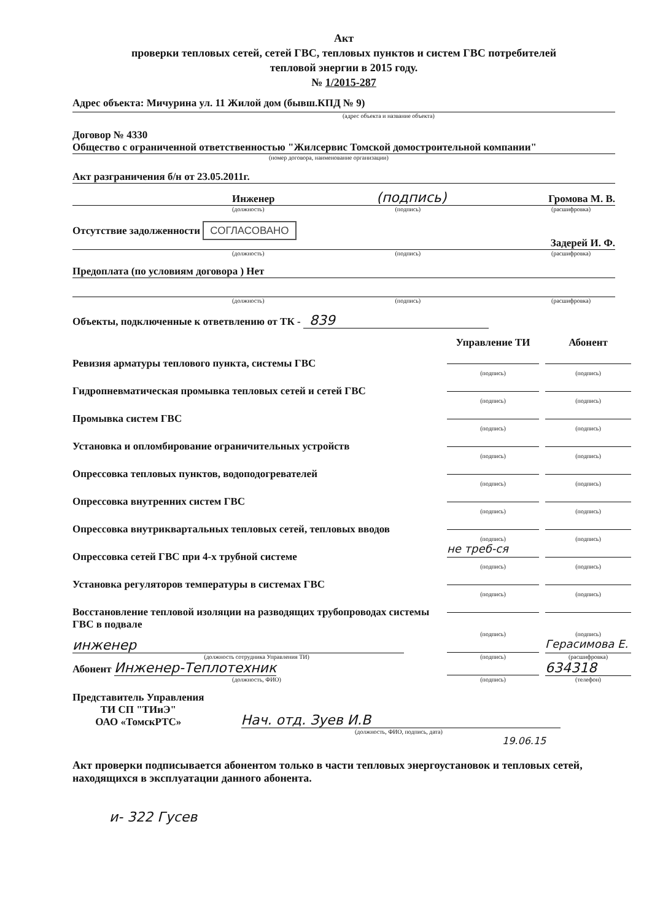Акт
проверки тепловых сетей, сетей ГВС, тепловых пунктов и систем ГВС потребителей
тепловой энергии в 2015 году.
№ 1/2015-287
Адрес объекта: Мичурина ул. 11 Жилой дом (бывш.КПД № 9)
(адрес объекта и название объекта)
Договор № 4330
Общество с ограниченной ответственностью "Жилсервис Томской домостроительной компании"
(номер договора, наименование организации)
Акт разграничения б/н от 23.05.2011г.
Инженер (подпись) Громова М. В.
(должность) (подпись) (расшифровка)
Отсутствие задолженности СОГЛАСОВАНО
Задерей И. Ф.
(должность) (подпись) (расшифровка)
Предоплата (по условиям договора ) Нет
(должность) (подпись) (расшифровка)
Объекты, подключенные к ответвлению от ТК - 839
Управление ТИ
Абонент
Ревизия арматуры теплового пункта, системы ГВС
(подпись)
(подпись)
Гидропневматическая промывка тепловых сетей и сетей ГВС
(подпись)
(подпись)
Промывка систем ГВС
(подпись)
(подпись)
Установка и опломбирование ограничительных устройств
(подпись)
(подпись)
Опрессовка тепловых пунктов, водоподогревателей
(подпись)
(подпись)
Опрессовка внутренних систем ГВС
(подпись)
(подпись)
Опрессовка внутриквартальных тепловых сетей, тепловых вводов
(подпись)
(подпись)
Опрессовка сетей ГВС при 4-х трубной системе
не треб-ся
(подпись)
(подпись)
Установка регуляторов температуры в системах ГВС
(подпись)
(подпись)
Восстановление тепловой изоляции на разводящих трубопроводах системы ГВС в подвале
(подпись)
(подпись)
инженер
Герасимова Е.
(должность сотрудника Управления ТИ)
(подпись)
(расшифровка)
Абонент Инженер-Теплотехник
634318
(должность, ФИО)
(подпись)
(телефон)
Представитель Управления
ТИ СП "ТИиЭ"
ОАО «ТомскРТС»
Нач. отд. Зуев И.В
(должность, ФИО, подпись, дата)
19.06.15
Акт проверки подписывается абонентом только в части тепловых энергоустановок и тепловых сетей, находящихся в эксплуатации данного абонента.
и- 322 Гусев